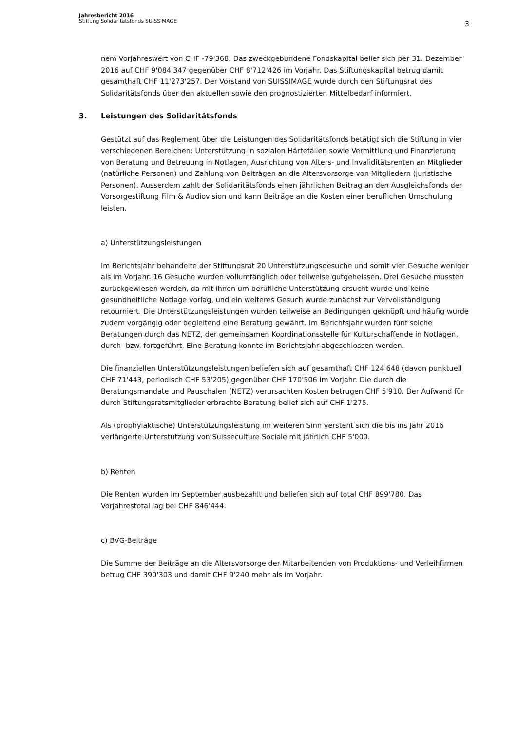Jahresbericht 2016
Stiftung Solidaritätsfonds SUISSIMAGE
3
nem Vorjahreswert von CHF -79'368. Das zweckgebundene Fondskapital belief sich per 31. Dezember 2016 auf CHF 9'084'347 gegenüber CHF 8'712'426 im Vorjahr. Das Stiftungskapital betrug damit gesamthaft CHF 11'273'257. Der Vorstand von SUISSIMAGE wurde durch den Stiftungsrat des Solidaritätsfonds über den aktuellen sowie den prognostizierten Mittelbedarf informiert.
3. Leistungen des Solidaritätsfonds
Gestützt auf das Reglement über die Leistungen des Solidaritätsfonds betätigt sich die Stiftung in vier verschiedenen Bereichen: Unterstützung in sozialen Härtefällen sowie Vermittlung und Finanzierung von Beratung und Betreuung in Notlagen, Ausrichtung von Alters- und Invaliditätsrenten an Mitglieder (natürliche Personen) und Zahlung von Beiträgen an die Altersvorsorge von Mitgliedern (juristische Personen). Ausserdem zahlt der Solidaritätsfonds einen jährlichen Beitrag an den Ausgleichsfonds der Vorsorgestiftung Film & Audiovision und kann Beiträge an die Kosten einer beruflichen Umschulung leisten.
a) Unterstützungsleistungen
Im Berichtsjahr behandelte der Stiftungsrat 20 Unterstützungsgesuche und somit vier Gesuche weniger als im Vorjahr. 16 Gesuche wurden vollumfänglich oder teilweise gutgeheissen. Drei Gesuche mussten zurückgewiesen werden, da mit ihnen um berufliche Unterstützung ersucht wurde und keine gesundheitliche Notlage vorlag, und ein weiteres Gesuch wurde zunächst zur Vervollständigung retourniert. Die Unterstützungsleistungen wurden teilweise an Bedingungen geknüpft und häufig wurde zudem vorgängig oder begleitend eine Beratung gewährt. Im Berichtsjahr wurden fünf solche Beratungen durch das NETZ, der gemeinsamen Koordinationsstelle für Kulturschaffende in Notlagen, durch- bzw. fortgeführt. Eine Beratung konnte im Berichtsjahr abgeschlossen werden.
Die finanziellen Unterstützungsleistungen beliefen sich auf gesamthaft CHF 124'648 (davon punktuell CHF 71'443, periodisch CHF 53'205) gegenüber CHF 170'506 im Vorjahr. Die durch die Beratungsmandate und Pauschalen (NETZ) verursachten Kosten betrugen CHF 5'910. Der Aufwand für durch Stiftungsratsmitglieder erbrachte Beratung belief sich auf CHF 1'275.
Als (prophylaktische) Unterstützungsleistung im weiteren Sinn versteht sich die bis ins Jahr 2016 verlängerte Unterstützung von Suisseculture Sociale mit jährlich CHF 5'000.
b) Renten
Die Renten wurden im September ausbezahlt und beliefen sich auf total CHF 899'780. Das Vorjahrestotal lag bei CHF 846'444.
c) BVG-Beiträge
Die Summe der Beiträge an die Altersvorsorge der Mitarbeitenden von Produktions- und Verleihfirmen betrug CHF 390'303 und damit CHF 9'240 mehr als im Vorjahr.